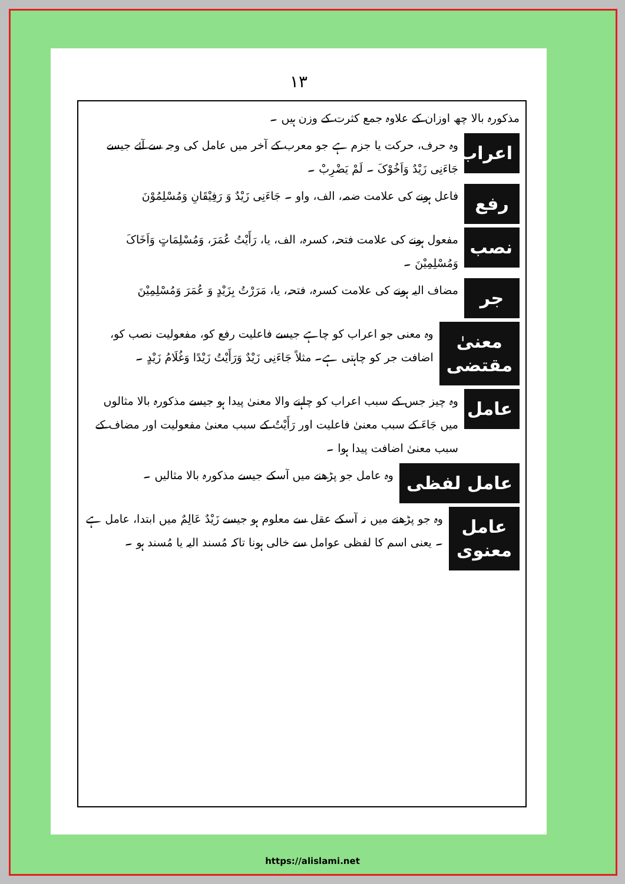١٣
مذکورہ بالا چھ اوزان کے علاوہ جمع کثرت کے وزن ہیں ۔
اعراب
وہ حرف، حرکت یا جزم ہے جو معرب کے آخر میں عامل کی وجہ سے آئے جیسے جَاءَنِی زَیْدٌ وَاَخُوْکَ ۔ لَمْ یَضْرِبْ ۔
رفع
فاعل ہونے کی علامت ضمہ، الف، واو ۔ جَاءَنِی زَیْدٌ وَ رَفِیْقَانِ وَمُسْلِمُوْنَ
نصب
مفعول ہونے کی علامت فتحہ، کسرہ، الف، یا، رَأَیْتُ عُمَرَ، وَمُسْلِمَاتٍ وَاَخَاکَ وَمُسْلِمِیْنَ ۔
جر
مضاف الیہ ہونے کی علامت کسرہ، فتحہ، یا، مَرَرْتُ بِزَیْدٍ وَ عُمَرَ وَمُسْلِمِیْنَ
معنیٰ مقتضی
وہ معنی جو اعراب کو چاہے جیسے فاعلیت رفع کو، مفعولیت نصب کو، اضافت جر کو چاہتی ہے۔ مثلاً جَاءَنِی زَیْدٌ وَرَأَیْتُ زَیْدًا وَغُلَامُ زَیْدٍ ۔
عامل
وہ چیز جس کے سبب اعراب کو چاہنے والا معنیٰ پیدا ہو جیسے مذکورہ بالا مثالوں میں جَاءَ کے سبب معنیٰ فاعلیت اور رَأَیْتُ کے سبب معنیٰ مفعولیت اور مضاف کے سبب معنیٰ اضافت پیدا ہوا ۔
عامل لفظی
وہ عامل جو پڑھنے میں آسکے جیسے مذکورہ بالا مثالیں ۔
عامل معنوی
وہ جو پڑھنے میں نہ آسکے عقل سے معلوم ہو جیسے زَیْدٌ عَالِمٌ میں ابتدا، عامل ہے ۔ یعنی اسم کا لفظی عوامل سے خالی ہونا تاکہ مُسند الیہ یا مُسند ہو ۔
https://alislami.net